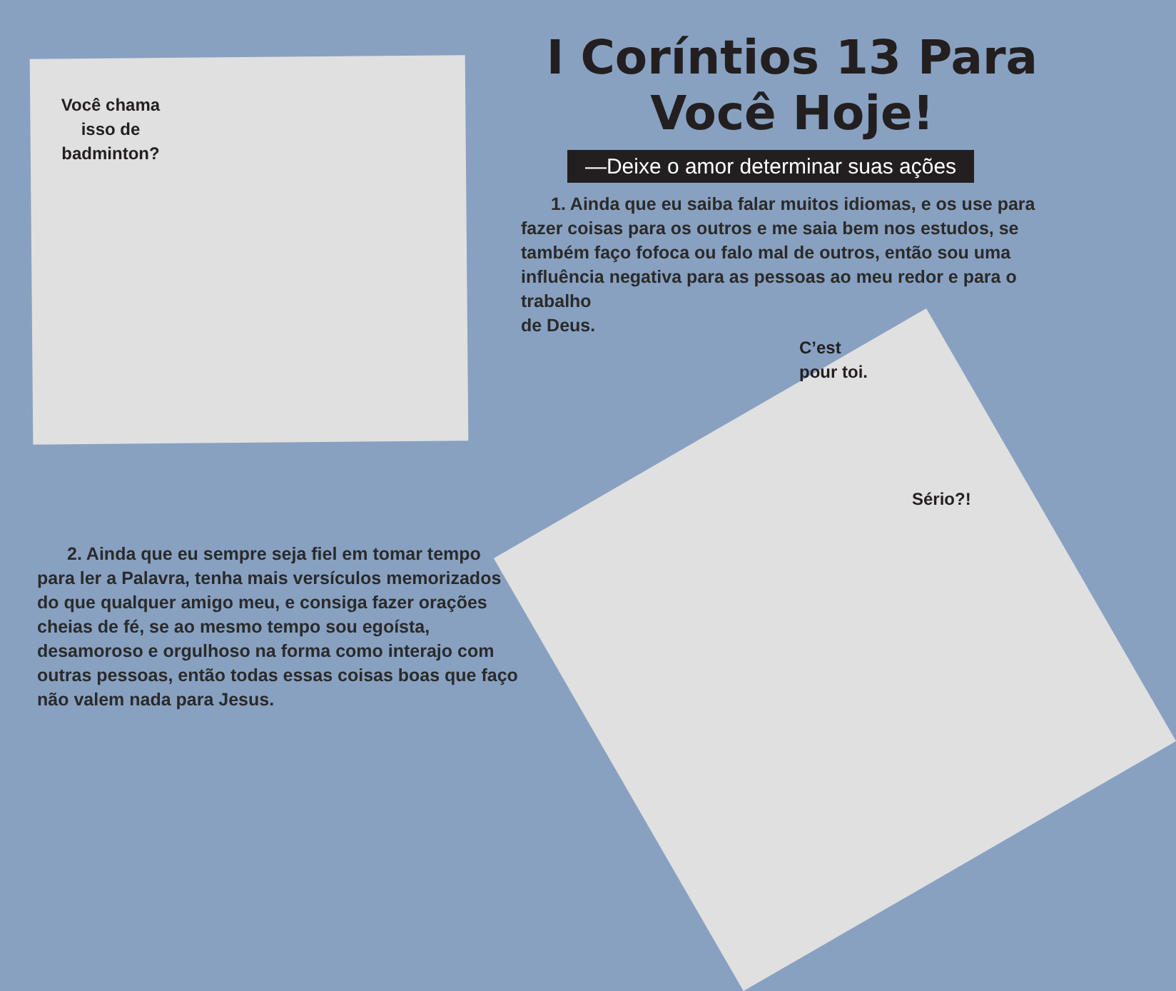Você chama isso de badminton?
2. Ainda que eu sempre seja fiel em tomar tempo para ler a Palavra, tenha mais versículos memorizados do que qualquer amigo meu, e consiga fazer orações cheias de fé, se ao mesmo tempo sou egoísta, desamoroso e orgulhoso na forma como interajo com outras pessoas, então todas essas coisas boas que faço não valem nada para Jesus.
I Coríntios 13 Para
Você Hoje!
—Deixe o amor determinar suas ações
1. Ainda que eu saiba falar muitos idiomas, e os use para fazer coisas para os outros e me saia bem nos estudos, se também faço fofoca ou falo mal de outros, então sou uma influência negativa para as pessoas ao meu redor e para o trabalho
de Deus.
C’est
pour toi.
Sério?!